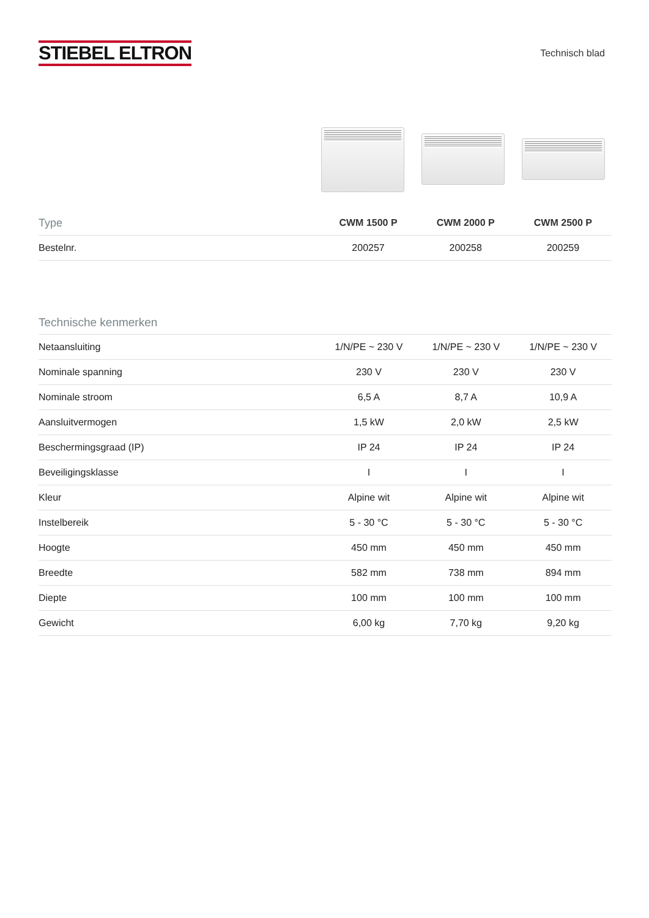STIEBEL ELTRON
Technisch blad
| Type | CWM 1500 P | CWM 2000 P | CWM 2500 P |
| --- | --- | --- | --- |
| Bestelnr. | 200257 | 200258 | 200259 |
Technische kenmerken
| Netaansluiting | 1/N/PE ~ 230 V | 1/N/PE ~ 230 V | 1/N/PE ~ 230 V |
| Nominale spanning | 230 V | 230 V | 230 V |
| Nominale stroom | 6,5 A | 8,7 A | 10,9 A |
| Aansluitvermogen | 1,5 kW | 2,0 kW | 2,5 kW |
| Beschermingsgraad (IP) | IP 24 | IP 24 | IP 24 |
| Beveiligingsklasse | I | I | I |
| Kleur | Alpine wit | Alpine wit | Alpine wit |
| Instelbereik | 5 - 30 °C | 5 - 30 °C | 5 - 30 °C |
| Hoogte | 450 mm | 450 mm | 450 mm |
| Breedte | 582 mm | 738 mm | 894 mm |
| Diepte | 100 mm | 100 mm | 100 mm |
| Gewicht | 6,00 kg | 7,70 kg | 9,20 kg |